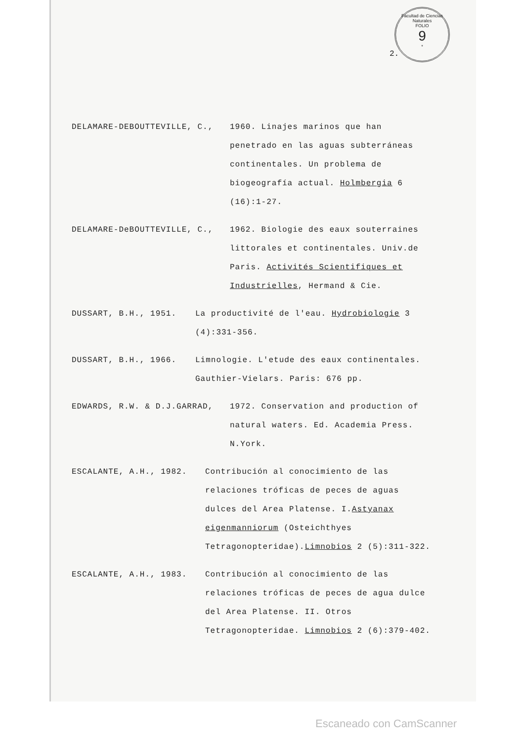Facultad de Ciencias Naturales
FOLIO
9
*
2.
DELAMARE-DEBOUTTEVILLE, C.,
1960. Linajes marinos que han penetrado en las aguas subterráneas continentales. Un problema de biogeografía actual. Holmbergia 6 (16):1-27.
DELAMARE-DeBOUTTEVILLE, C.,
1962. Biologie des eaux souterraines littorales et continentales. Univ.de Paris. Activités Scientifiques et Industrielles, Hermand & Cie.
DUSSART, B.H., 1951.
La productivité de l'eau. Hydrobiologie 3 (4):331-356.
DUSSART, B.H., 1966.
Limnologie. L'etude des eaux continentales. Gauthier-Vielars. Paris: 676 pp.
EDWARDS, R.W. & D.J.GARRAD,
1972. Conservation and production of natural waters. Ed. Academia Press. N.York.
ESCALANTE, A.H., 1982.
Contribución al conocimiento de las relaciones tróficas de peces de aguas dulces del Area Platense. I.Astyanax eigenmanniorum (Osteichthyes Tetragonopteridae).Limnobios 2 (5):311-322.
ESCALANTE, A.H., 1983.
Contribución al conocimiento de las relaciones tróficas de peces de agua dulce del Area Platense. II. Otros Tetragonopteridae. Limnobios 2 (6):379-402.
Escaneado con CamScanner